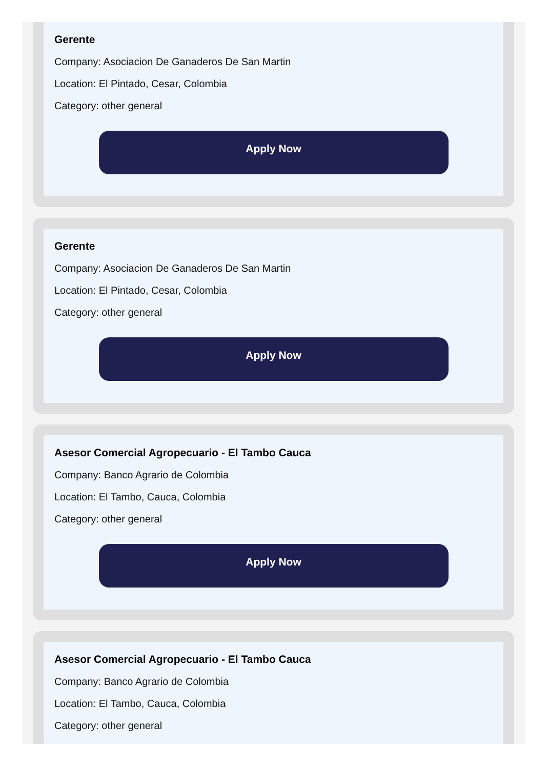Gerente
Company: Asociacion De Ganaderos De San Martin
Location: El Pintado, Cesar, Colombia
Category: other general
Apply Now
Gerente
Company: Asociacion De Ganaderos De San Martin
Location: El Pintado, Cesar, Colombia
Category: other general
Apply Now
Asesor Comercial Agropecuario - El Tambo Cauca
Company: Banco Agrario de Colombia
Location: El Tambo, Cauca, Colombia
Category: other general
Apply Now
Asesor Comercial Agropecuario - El Tambo Cauca
Company: Banco Agrario de Colombia
Location: El Tambo, Cauca, Colombia
Category: other general